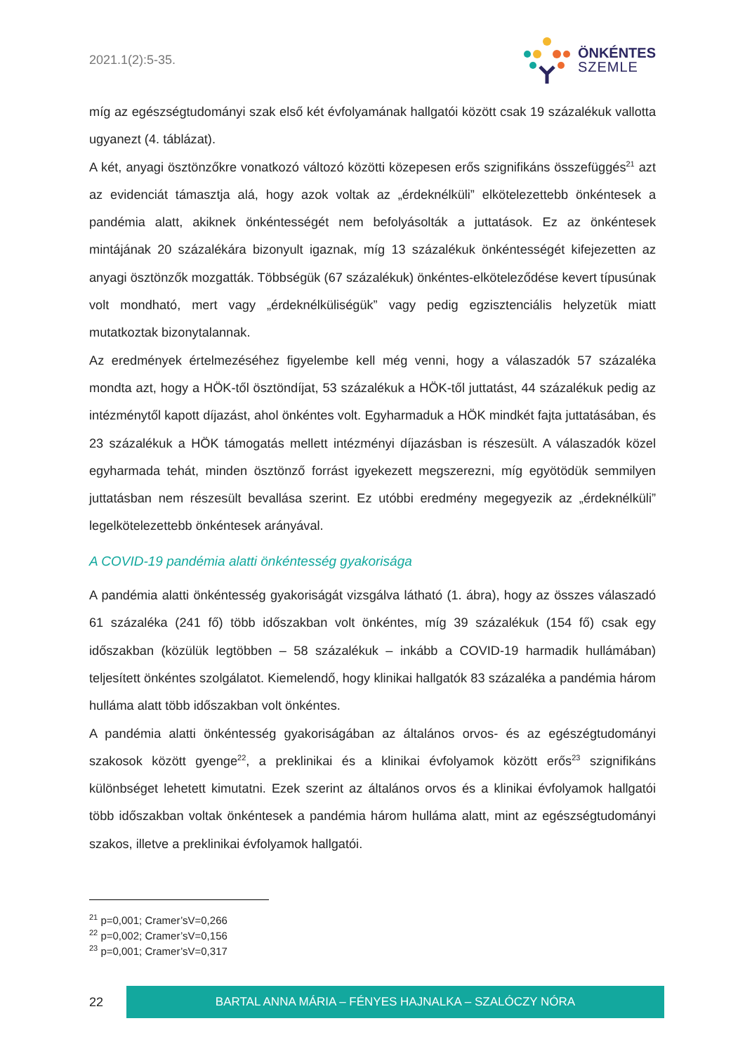2021.1(2):5-35.
ÖNKÉNTES
SZEMLE
míg az egészségtudományi szak első két évfolyamának hallgatói között csak 19 százalékuk vallotta ugyanezt (4. táblázat).
A két, anyagi ösztönzőkre vonatkozó változó közötti közepesen erős szignifikáns összefüggés<sup>21</sup> azt az evidenciát támasztja alá, hogy azok voltak az „érdeknélküli” elkötelezettebb önkéntesek a pandémia alatt, akiknek önkéntességét nem befolyásolták a juttatások. Ez az önkéntesek mintájának 20 százalékára bizonyult igaznak, míg 13 százalékuk önkéntességét kifejezetten az anyagi ösztönzők mozgatták. Többségük (67 százalékuk) önkéntes-elköteleződése kevert típusúnak volt mondható, mert vagy „érdeknélküliségük” vagy pedig egzisztenciális helyzetük miatt mutatkoztak bizonytalannak.
Az eredmények értelmezéséhez figyelembe kell még venni, hogy a válaszadók 57 százaléka mondta azt, hogy a HÖK-től ösztöndíjat, 53 százalékuk a HÖK-től juttatást, 44 százalékuk pedig az intézménytől kapott díjazást, ahol önkéntes volt. Egyharmaduk a HÖK mindkét fajta juttatásában, és 23 százalékuk a HÖK támogatás mellett intézményi díjazásban is részesült. A válaszadók közel egyharmada tehát, minden ösztönző forrást igyekezett megszerezni, míg egyötödük semmilyen juttatásban nem részesült bevallása szerint. Ez utóbbi eredmény megegyezik az „érdeknélküli” legelkötelezettebb önkéntesek arányával.
A COVID-19 pandémia alatti önkéntesség gyakorisága
A pandémia alatti önkéntesség gyakoriságát vizsgálva látható (1. ábra), hogy az összes válaszadó 61 százaléka (241 fő) több időszakban volt önkéntes, míg 39 százalékuk (154 fő) csak egy időszakban (közülük legtöbben – 58 százalékuk – inkább a COVID-19 harmadik hullámában) teljesített önkéntes szolgálatot. Kiemelendő, hogy klinikai hallgatók 83 százaléka a pandémia három hulláma alatt több időszakban volt önkéntes.
A pandémia alatti önkéntesség gyakoriságában az általános orvos- és az egészégtudományi szakosok között gyenge<sup>22</sup>, a preklinikai és a klinikai évfolyamok között erős<sup>23</sup> szignifikáns különbséget lehetett kimutatni. Ezek szerint az általános orvos és a klinikai évfolyamok hallgatói több időszakban voltak önkéntesek a pandémia három hulláma alatt, mint az egészségtudományi szakos, illetve a preklinikai évfolyamok hallgatói.
<sup>21</sup> p=0,001; Cramer’sV=0,266
<sup>22</sup> p=0,002; Cramer’sV=0,156
<sup>23</sup> p=0,001; Cramer’sV=0,317
22
BARTAL ANNA MÁRIA – FÉNYES HAJNALKA – SZALÓCZY NÓRA